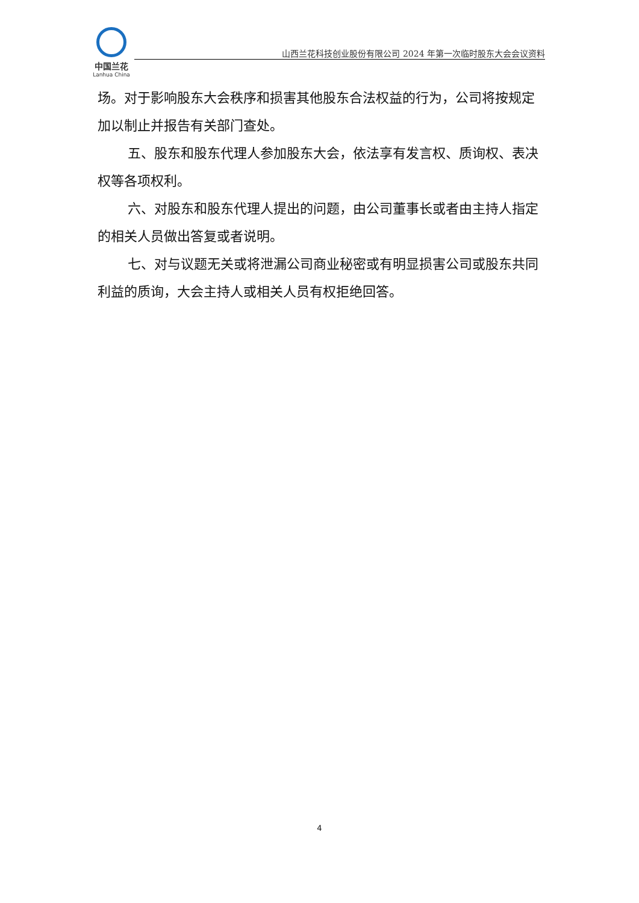中国兰花
Lanhua China
山西兰花科技创业股份有限公司 2024 年第一次临时股东大会会议资料
场。对于影响股东大会秩序和损害其他股东合法权益的行为，公司将按规定加以制止并报告有关部门查处。
五、股东和股东代理人参加股东大会，依法享有发言权、质询权、表决权等各项权利。
六、对股东和股东代理人提出的问题，由公司董事长或者由主持人指定的相关人员做出答复或者说明。
七、对与议题无关或将泄漏公司商业秘密或有明显损害公司或股东共同利益的质询，大会主持人或相关人员有权拒绝回答。
4